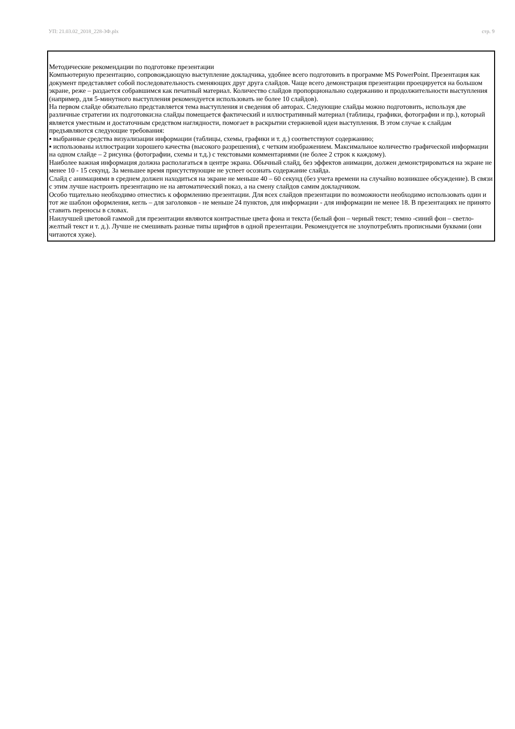УП: 21.03.02_2018_228-3Ф.plx стр. 9
Методические рекомендации по подготовке презентации
Компьютерную презентацию, сопровождающую выступление докладчика, удобнее всего подготовить в программе MS PowerPoint. Презентация как документ представляет собой последовательность сменяющих друг друга слайдов. Чаще всего демонстрация презентации проецируется на большом экране, реже – раздается собравшимся как печатный материал. Количество слайдов пропорционально содержанию и продолжительности выступления (например, для 5-минутного выступления рекомендуется использовать не более 10 слайдов).
На первом слайде обязательно представляется тема выступления и сведения об авторах. Следующие слайды можно подготовить, используя две различные стратегии их подготовки:на слайды помещается фактический и иллюстративный материал (таблицы, графики, фотографии и пр.), который является уместным и достаточным средством наглядности, помогает в раскрытии стержневой идеи выступления. В этом случае к слайдам предъявляются следующие требования:
▪ выбранные средства визуализации информации (таблицы, схемы, графики и т. д.) соответствуют содержанию;
▪ использованы иллюстрации хорошего качества (высокого разрешения), с четким изображением. Максимальное количество графической информации на одном слайде – 2 рисунка (фотографии, схемы и т.д.) с текстовыми комментариями (не более 2 строк к каждому).
Наиболее важная информация должна располагаться в центре экрана. Обычный слайд, без эффектов анимации, должен демонстрироваться на экране не менее 10 - 15 секунд. За меньшее время присутствующие не успеет осознать содержание слайда.
Слайд с анимациями в среднем должен находиться на экране не меньше 40 – 60 секунд (без учета времени на случайно возникшее обсуждение). В связи с этим лучше настроить презентацию не на автоматический показ, а на смену слайдов самим докладчиком.
Особо тщательно необходимо отнестись к оформлению презентации. Для всех слайдов презентации по возможности необходимо использовать один и тот же шаблон оформления, кегль – для заголовков - не меньше 24 пунктов, для информации - для информации не менее 18. В презентациях не принято ставить переносы в словах.
Наилучшей цветовой гаммой для презентации являются контрастные цвета фона и текста (белый фон – черный текст; темно -синий фон – светло-желтый текст и т. д.). Лучше не смешивать разные типы шрифтов в одной презентации. Рекомендуется не злоупотреблять прописными буквами (они читаются хуже).